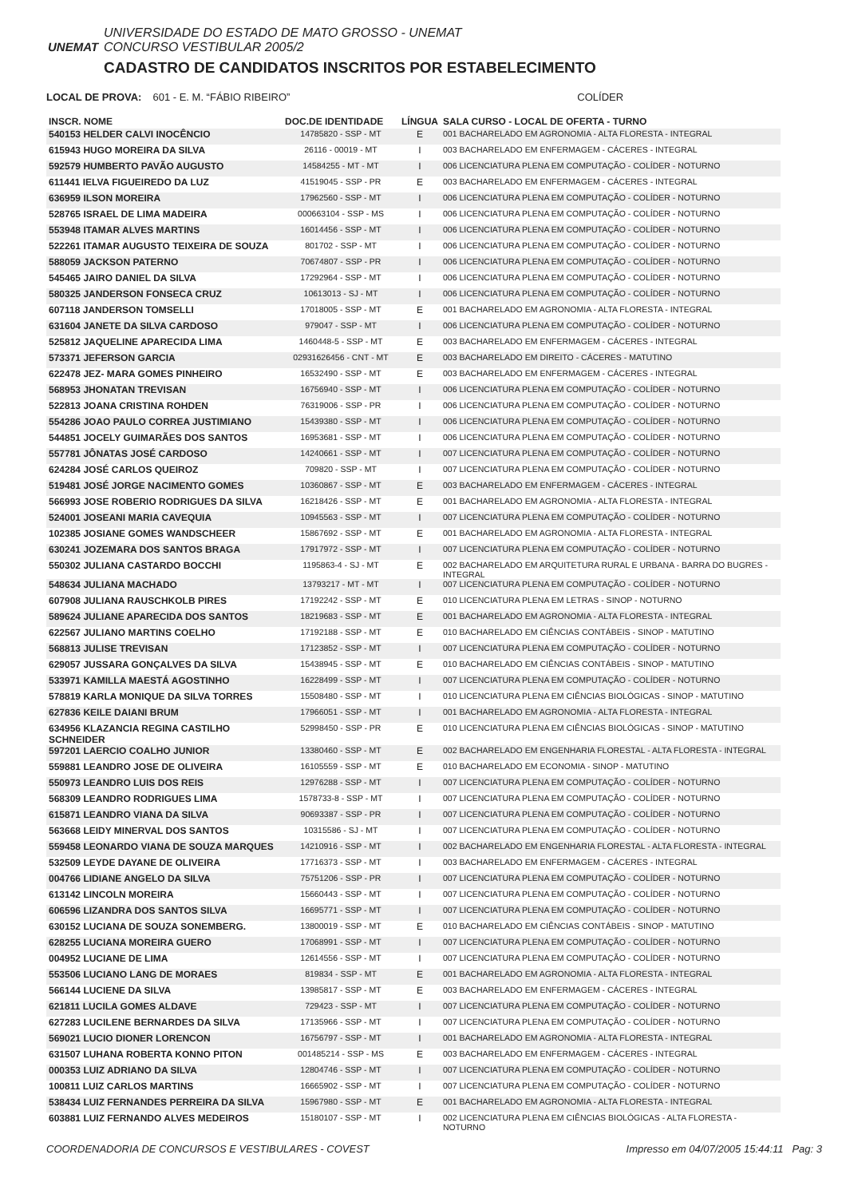UNEMAT
UNIVERSIDADE DO ESTADO DE MATO GROSSO - UNEMAT
CONCURSO VESTIBULAR 2005/2
CADASTRO DE CANDIDATOS INSCRITOS POR ESTABELECIMENTO
LOCAL DE PROVA: 601 - E. M. “FÁBIO RIBEIRO” COLÍDER
| INSCR. NOME | DOC.DE IDENTIDADE | LÍNGUA | SALA CURSO - LOCAL DE OFERTA - TURNO |
| --- | --- | --- | --- |
| 540153 HELDER CALVI INOCÊNCIO | 14785820 - SSP - MT | E | 001 BACHARELADO EM AGRONOMIA - ALTA FLORESTA - INTEGRAL |
| 615943 HUGO MOREIRA DA SILVA | 26116 - 00019 - MT | I | 003 BACHARELADO EM ENFERMAGEM - CÁCERES - INTEGRAL |
| 592579 HUMBERTO PAVÃO AUGUSTO | 14584255 - MT - MT | I | 006 LICENCIATURA PLENA EM COMPUTAÇÃO - COLÍDER - NOTURNO |
| 611441 IELVA FIGUEIREDO DA LUZ | 41519045 - SSP - PR | E | 003 BACHARELADO EM ENFERMAGEM - CÁCERES - INTEGRAL |
| 636959 ILSON MOREIRA | 17962560 - SSP - MT | I | 006 LICENCIATURA PLENA EM COMPUTAÇÃO - COLÍDER - NOTURNO |
| 528765 ISRAEL DE LIMA MADEIRA | 000663104 - SSP - MS | I | 006 LICENCIATURA PLENA EM COMPUTAÇÃO - COLÍDER - NOTURNO |
| 553948 ITAMAR ALVES MARTINS | 16014456 - SSP - MT | I | 006 LICENCIATURA PLENA EM COMPUTAÇÃO - COLÍDER - NOTURNO |
| 522261 ITAMAR AUGUSTO TEIXEIRA DE SOUZA | 801702 - SSP - MT | I | 006 LICENCIATURA PLENA EM COMPUTAÇÃO - COLÍDER - NOTURNO |
| 588059 JACKSON PATERNO | 70674807 - SSP - PR | I | 006 LICENCIATURA PLENA EM COMPUTAÇÃO - COLÍDER - NOTURNO |
| 545465 JAIRO DANIEL DA SILVA | 17292964 - SSP - MT | I | 006 LICENCIATURA PLENA EM COMPUTAÇÃO - COLÍDER - NOTURNO |
| 580325 JANDERSON FONSECA CRUZ | 10613013 - SJ - MT | I | 006 LICENCIATURA PLENA EM COMPUTAÇÃO - COLÍDER - NOTURNO |
| 607118 JANDERSON TOMSELLI | 17018005 - SSP - MT | E | 001 BACHARELADO EM AGRONOMIA - ALTA FLORESTA - INTEGRAL |
| 631604 JANETE DA SILVA CARDOSO | 979047 - SSP - MT | I | 006 LICENCIATURA PLENA EM COMPUTAÇÃO - COLÍDER - NOTURNO |
| 525812 JAQUELINE APARECIDA LIMA | 1460448-5 - SSP - MT | E | 003 BACHARELADO EM ENFERMAGEM - CÁCERES - INTEGRAL |
| 573371 JEFERSON GARCIA | 02931626456 - CNT - MT | E | 003 BACHARELADO EM DIREITO - CÁCERES - MATUTINO |
| 622478 JEZ- MARA GOMES PINHEIRO | 16532490 - SSP - MT | E | 003 BACHARELADO EM ENFERMAGEM - CÁCERES - INTEGRAL |
| 568953 JHONATAN TREVISAN | 16756940 - SSP - MT | I | 006 LICENCIATURA PLENA EM COMPUTAÇÃO - COLÍDER - NOTURNO |
| 522813 JOANA CRISTINA ROHDEN | 76319006 - SSP - PR | I | 006 LICENCIATURA PLENA EM COMPUTAÇÃO - COLÍDER - NOTURNO |
| 554286 JOAO PAULO CORREA JUSTIMIANO | 15439380 - SSP - MT | I | 006 LICENCIATURA PLENA EM COMPUTAÇÃO - COLÍDER - NOTURNO |
| 544851 JOCELY GUIMARÃES DOS SANTOS | 16953681 - SSP - MT | I | 006 LICENCIATURA PLENA EM COMPUTAÇÃO - COLÍDER - NOTURNO |
| 557781 JÔNATAS JOSÉ CARDOSO | 14240661 - SSP - MT | I | 007 LICENCIATURA PLENA EM COMPUTAÇÃO - COLÍDER - NOTURNO |
| 624284 JOSÉ CARLOS QUEIROZ | 709820 - SSP - MT | I | 007 LICENCIATURA PLENA EM COMPUTAÇÃO - COLÍDER - NOTURNO |
| 519481 JOSÉ JORGE NACIMENTO GOMES | 10360867 - SSP - MT | E | 003 BACHARELADO EM ENFERMAGEM - CÁCERES - INTEGRAL |
| 566993 JOSE ROBERIO RODRIGUES DA SILVA | 16218426 - SSP - MT | E | 001 BACHARELADO EM AGRONOMIA - ALTA FLORESTA - INTEGRAL |
| 524001 JOSEANI MARIA CAVEQUIA | 10945563 - SSP - MT | I | 007 LICENCIATURA PLENA EM COMPUTAÇÃO - COLÍDER - NOTURNO |
| 102385 JOSIANE GOMES WANDSCHEER | 15867692 - SSP - MT | E | 001 BACHARELADO EM AGRONOMIA - ALTA FLORESTA - INTEGRAL |
| 630241 JOZEMARA DOS SANTOS BRAGA | 17917972 - SSP - MT | I | 007 LICENCIATURA PLENA EM COMPUTAÇÃO - COLÍDER - NOTURNO |
| 550302 JULIANA CASTARDO BOCCHI | 1195863-4 - SJ - MT | E | 002 BACHARELADO EM ARQUITETURA RURAL E URBANA - BARRA DO BUGRES - INTEGRAL |
| 548634 JULIANA MACHADO | 13793217 - MT - MT | I | 007 LICENCIATURA PLENA EM COMPUTAÇÃO - COLÍDER - NOTURNO |
| 607908 JULIANA RAUSCHKOLB PIRES | 17192242 - SSP - MT | E | 010 LICENCIATURA PLENA EM LETRAS - SINOP - NOTURNO |
| 589624 JULIANE APARECIDA DOS SANTOS | 18219683 - SSP - MT | E | 001 BACHARELADO EM AGRONOMIA - ALTA FLORESTA - INTEGRAL |
| 622567 JULIANO MARTINS COELHO | 17192188 - SSP - MT | E | 010 BACHARELADO EM CIÊNCIAS CONTÁBEIS - SINOP - MATUTINO |
| 568813 JULISE TREVISAN | 17123852 - SSP - MT | I | 007 LICENCIATURA PLENA EM COMPUTAÇÃO - COLÍDER - NOTURNO |
| 629057 JUSSARA GONÇALVES DA SILVA | 15438945 - SSP - MT | E | 010 BACHARELADO EM CIÊNCIAS CONTÁBEIS - SINOP - MATUTINO |
| 533971 KAMILLA MAESTÁ AGOSTINHO | 16228499 - SSP - MT | I | 007 LICENCIATURA PLENA EM COMPUTAÇÃO - COLÍDER - NOTURNO |
| 578819 KARLA MONIQUE DA SILVA TORRES | 15508480 - SSP - MT | I | 010 LICENCIATURA PLENA EM CIÊNCIAS BIOLÓGICAS - SINOP - MATUTINO |
| 627836 KEILE DAIANI BRUM | 17966051 - SSP - MT | I | 001 BACHARELADO EM AGRONOMIA - ALTA FLORESTA - INTEGRAL |
| 634956 KLAZANCIA REGINA CASTILHO SCHNEIDER | 52998450 - SSP - PR | E | 010 LICENCIATURA PLENA EM CIÊNCIAS BIOLÓGICAS - SINOP - MATUTINO |
| 597201 LAERCIO COALHO JUNIOR | 13380460 - SSP - MT | E | 002 BACHARELADO EM ENGENHARIA FLORESTAL - ALTA FLORESTA - INTEGRAL |
| 559881 LEANDRO JOSE DE OLIVEIRA | 16105559 - SSP - MT | E | 010 BACHARELADO EM ECONOMIA - SINOP - MATUTINO |
| 550973 LEANDRO LUIS DOS REIS | 12976288 - SSP - MT | I | 007 LICENCIATURA PLENA EM COMPUTAÇÃO - COLÍDER - NOTURNO |
| 568309 LEANDRO RODRIGUES LIMA | 1578733-8 - SSP - MT | I | 007 LICENCIATURA PLENA EM COMPUTAÇÃO - COLÍDER - NOTURNO |
| 615871 LEANDRO VIANA DA SILVA | 90693387 - SSP - PR | I | 007 LICENCIATURA PLENA EM COMPUTAÇÃO - COLÍDER - NOTURNO |
| 563668 LEIDY MINERVAL DOS SANTOS | 10315586 - SJ - MT | I | 007 LICENCIATURA PLENA EM COMPUTAÇÃO - COLÍDER - NOTURNO |
| 559458 LEONARDO VIANA DE SOUZA MARQUES | 14210916 - SSP - MT | I | 002 BACHARELADO EM ENGENHARIA FLORESTAL - ALTA FLORESTA - INTEGRAL |
| 532509 LEYDE DAYANE DE OLIVEIRA | 17716373 - SSP - MT | I | 003 BACHARELADO EM ENFERMAGEM - CÁCERES - INTEGRAL |
| 004766 LIDIANE ANGELO DA SILVA | 75751206 - SSP - PR | I | 007 LICENCIATURA PLENA EM COMPUTAÇÃO - COLÍDER - NOTURNO |
| 613142 LINCOLN MOREIRA | 15660443 - SSP - MT | I | 007 LICENCIATURA PLENA EM COMPUTAÇÃO - COLÍDER - NOTURNO |
| 606596 LIZANDRA DOS SANTOS SILVA | 16695771 - SSP - MT | I | 007 LICENCIATURA PLENA EM COMPUTAÇÃO - COLÍDER - NOTURNO |
| 630152 LUCIANA DE SOUZA SONEMBERG. | 13800019 - SSP - MT | E | 010 BACHARELADO EM CIÊNCIAS CONTÁBEIS - SINOP - MATUTINO |
| 628255 LUCIANA MOREIRA GUERO | 17068991 - SSP - MT | I | 007 LICENCIATURA PLENA EM COMPUTAÇÃO - COLÍDER - NOTURNO |
| 004952 LUCIANE DE LIMA | 12614556 - SSP - MT | I | 007 LICENCIATURA PLENA EM COMPUTAÇÃO - COLÍDER - NOTURNO |
| 553506 LUCIANO LANG DE MORAES | 819834 - SSP - MT | E | 001 BACHARELADO EM AGRONOMIA - ALTA FLORESTA - INTEGRAL |
| 566144 LUCIENE DA SILVA | 13985817 - SSP - MT | E | 003 BACHARELADO EM ENFERMAGEM - CÁCERES - INTEGRAL |
| 621811 LUCILA GOMES ALDAVE | 729423 - SSP - MT | I | 007 LICENCIATURA PLENA EM COMPUTAÇÃO - COLÍDER - NOTURNO |
| 627283 LUCILENE BERNARDES DA SILVA | 17135966 - SSP - MT | I | 007 LICENCIATURA PLENA EM COMPUTAÇÃO - COLÍDER - NOTURNO |
| 569021 LUCIO DIONER LORENCON | 16756797 - SSP - MT | I | 001 BACHARELADO EM AGRONOMIA - ALTA FLORESTA - INTEGRAL |
| 631507 LUHANA ROBERTA KONNO PITON | 001485214 - SSP - MS | E | 003 BACHARELADO EM ENFERMAGEM - CÁCERES - INTEGRAL |
| 000353 LUIZ ADRIANO DA SILVA | 12804746 - SSP - MT | I | 007 LICENCIATURA PLENA EM COMPUTAÇÃO - COLÍDER - NOTURNO |
| 100811 LUIZ CARLOS MARTINS | 16665902 - SSP - MT | I | 007 LICENCIATURA PLENA EM COMPUTAÇÃO - COLÍDER - NOTURNO |
| 538434 LUIZ FERNANDES PERREIRA DA SILVA | 15967980 - SSP - MT | E | 001 BACHARELADO EM AGRONOMIA - ALTA FLORESTA - INTEGRAL |
| 603881 LUIZ FERNANDO ALVES MEDEIROS | 15180107 - SSP - MT | I | 002 LICENCIATURA PLENA EM CIÊNCIAS BIOLÓGICAS - ALTA FLORESTA - NOTURNO |
COORDENADORIA DE CONCURSOS E VESTIBULARES - COVEST Impresso em 04/07/2005 15:44:11 Pag: 3